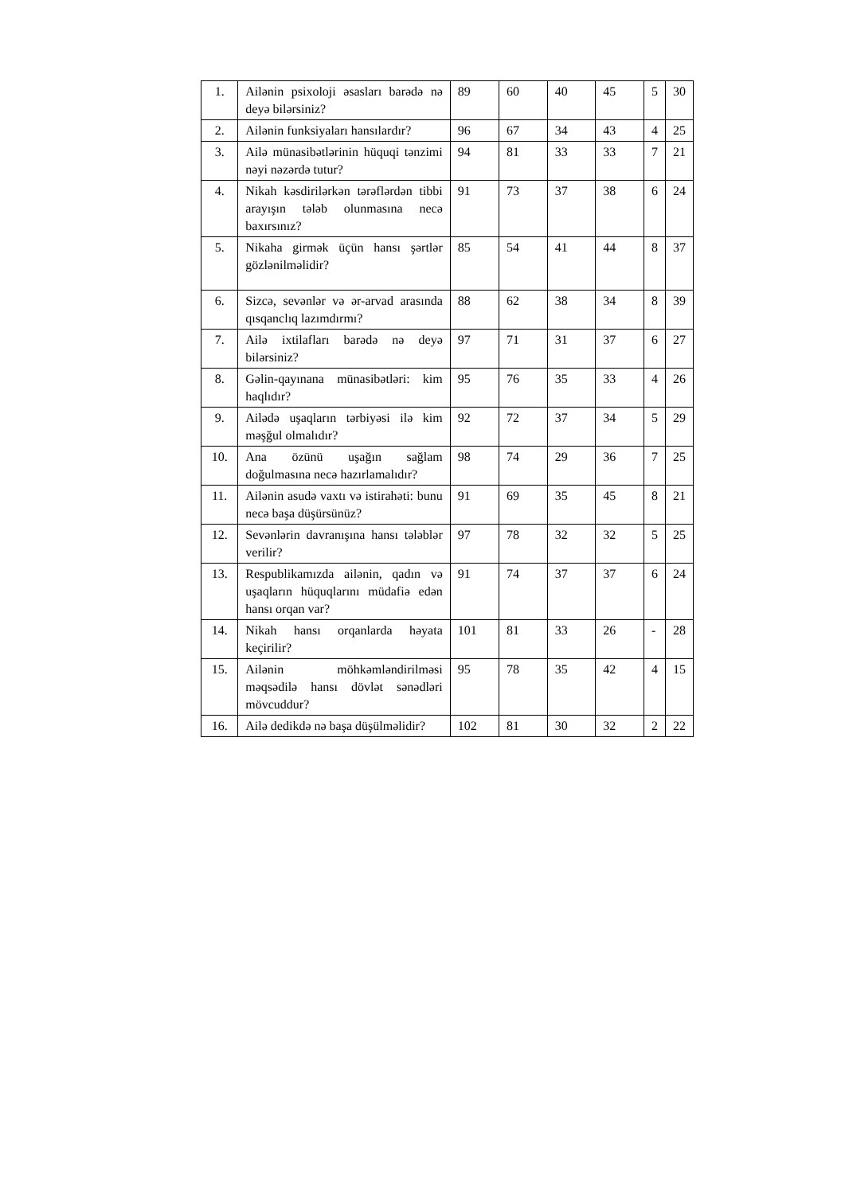| 1. | Ailənin psixoloji əsasları barədə nə deyə bilərsiniz? | 89 | 60 | 40 | 45 | 5 | 30 |
| 2. | Ailənin funksiyaları hansılardır? | 96 | 67 | 34 | 43 | 4 | 25 |
| 3. | Ailə münasibətlərinin hüquqi tənzimi nəyi nəzərdə tutur? | 94 | 81 | 33 | 33 | 7 | 21 |
| 4. | Nikah kəsdirilərkən tərəflərdən tibbi arayışın tələb olunmasına necə baxırsınız? | 91 | 73 | 37 | 38 | 6 | 24 |
| 5. | Nikaha girmək üçün hansı şərtlər gözlənilməlidir? | 85 | 54 | 41 | 44 | 8 | 37 |
| 6. | Sizcə, sevənlər və ər-arvad arasında qısqanclıq lazımdırmı? | 88 | 62 | 38 | 34 | 8 | 39 |
| 7. | Ailə ixtilafları barədə nə deyə bilərsiniz? | 97 | 71 | 31 | 37 | 6 | 27 |
| 8. | Gəlin-qayınana münasibətləri: kim haqlıdır? | 95 | 76 | 35 | 33 | 4 | 26 |
| 9. | Ailədə uşaqların tərbiyəsi ilə kim məşğul olmalıdır? | 92 | 72 | 37 | 34 | 5 | 29 |
| 10. | Ana özünü uşağın sağlam doğulmasına necə hazırlamalıdır? | 98 | 74 | 29 | 36 | 7 | 25 |
| 11. | Ailənin asudə vaxtı və istirahəti: bunu necə başa düşürsünüz? | 91 | 69 | 35 | 45 | 8 | 21 |
| 12. | Sevənlərin davranışına hansı tələblər verilir? | 97 | 78 | 32 | 32 | 5 | 25 |
| 13. | Respublikamızda ailənin, qadın və uşaqların hüquqlarını müdafiə edən hansı orqan var? | 91 | 74 | 37 | 37 | 6 | 24 |
| 14. | Nikah hansı orqanlarda həyata keçirilir? | 101 | 81 | 33 | 26 | - | 28 |
| 15. | Ailənin möhkəmləndirilməsi məqsədilə hansı dövlət sənədləri mövcuddur? | 95 | 78 | 35 | 42 | 4 | 15 |
| 16. | Ailə dedikdə nə başa düşülməlidir? | 102 | 81 | 30 | 32 | 2 | 22 |